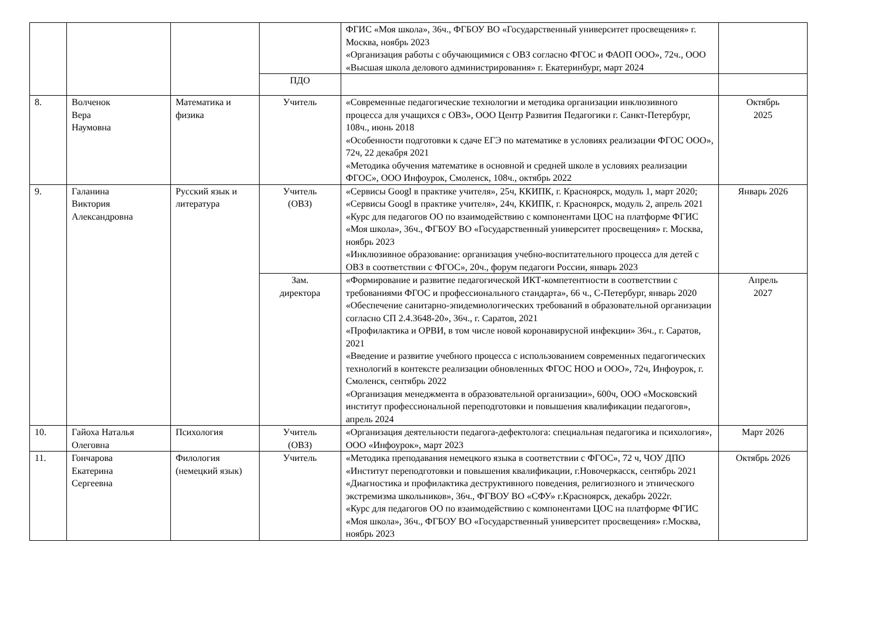| | | | | ФГИС «Моя школа», 36ч., ФГБОУ ВО «Государственный университет просвещения» г. Москва, ноябрь 2023 «Организация работы с обучающимися с ОВЗ согласно ФГОС и ФАОП ООО», 72ч., ООО «Высшая школа делового администрирования» г. Екатеринбург, март 2024 | |
| | | | ПДО | | |
| 8. | Волченок Вера Наумовна | Математика и физика | Учитель | «Современные педагогические технологии и методика организации инклюзивного процесса для учащихся с ОВЗ», ООО Центр Развития Педагогики г. Санкт-Петербург, 108ч., июнь 2018 «Особенности подготовки к сдаче ЕГЭ по математике в условиях реализации ФГОС ООО», 72ч, 22 декабря 2021 «Методика обучения математике в основной и средней школе в условиях реализации ФГОС», ООО Инфоурок, Смоленск, 108ч., октябрь 2022 | Октябрь 2025 |
| 9. | Галанина Виктория Александровна | Русский язык и литература | Учитель (ОВЗ) | «Сервисы Googl в практике учителя», 25ч, ККИПК, г. Красноярск, модуль 1, март 2020; «Сервисы Googl в практике учителя», 24ч, ККИПК, г. Красноярск, модуль 2, апрель 2021 «Курс для педагогов ОО по взаимодействию с компонентами ЦОС на платформе ФГИС «Моя школа», 36ч., ФГБОУ ВО «Государственный университет просвещения» г. Москва, ноябрь 2023 «Инклюзивное образование: организация учебно-воспитательного процесса для детей с ОВЗ в соответствии с ФГОС», 20ч., форум педагоги России, январь 2023 | Январь 2026 |
| | | | Зам. директора | «Формирование и развитие педагогической ИКТ-компетентности в соответствии с требованиями ФГОС и профессионального стандарта», 66 ч., С-Петербург, январь 2020 «Обеспечение санитарно-эпидемиологических требований в образовательной организации согласно СП 2.4.3648-20», 36ч., г. Саратов, 2021 «Профилактика и ОРВИ, в том числе новой коронавирусной инфекции» 36ч., г. Саратов, 2021 «Введение и развитие учебного процесса с использованием современных педагогических технологий в контексте реализации обновленных ФГОС НОО и ООО», 72ч, Инфоурок, г. Смоленск, сентябрь 2022 «Организация менеджмента в образовательной организации», 600ч, ООО «Московский институт профессиональной переподготовки и повышения квалификации педагогов», апрель 2024 | Апрель 2027 |
| 10. | Гайоха Наталья Олеговна | Психология | Учитель (ОВЗ) | «Организация деятельности педагога-дефектолога: специальная педагогика и психология», ООО «Инфоурок», март 2023 | Март 2026 |
| 11. | Гончарова Екатерина Сергеевна | Филология (немецкий язык) | Учитель | «Методика преподавания немецкого языка в соответствии с ФГОС», 72 ч, ЧОУ ДПО «Институт переподготовки и повышения квалификации, г.Новочеркасск, сентябрь 2021 «Диагностика и профилактика деструктивного поведения, религиозного и этнического экстремизма школьников», 36ч., ФГВОУ ВО «СФУ» г.Красноярск, декабрь 2022г. «Курс для педагогов ОО по взаимодействию с компонентами ЦОС на платформе ФГИС «Моя школа», 36ч., ФГБОУ ВО «Государственный университет просвещения» г.Москва, ноябрь 2023 | Октябрь 2026 |